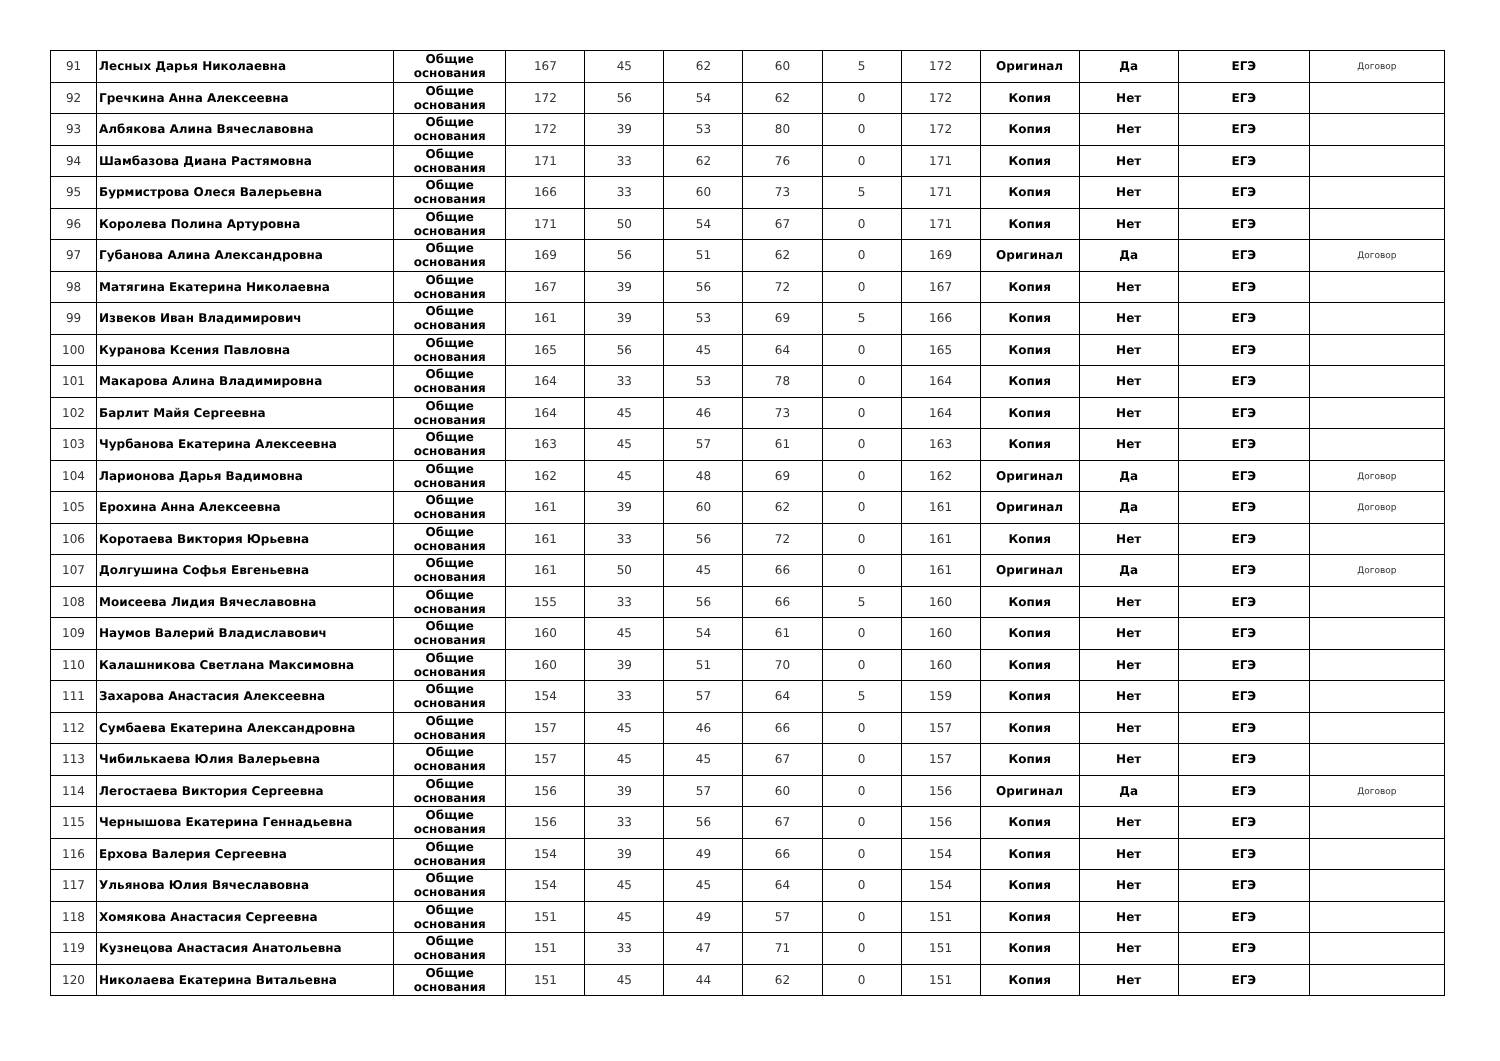| 91 | Лесных Дарья Николаевна | Общие основания | 167 | 45 | 62 | 60 | 5 | 172 | Оригинал | Да | ЕГЭ | Договор |
| 92 | Гречкина Анна Алексеевна | Общие основания | 172 | 56 | 54 | 62 | 0 | 172 | Копия | Нет | ЕГЭ | |
| 93 | Албякова Алина Вячеславовна | Общие основания | 172 | 39 | 53 | 80 | 0 | 172 | Копия | Нет | ЕГЭ | |
| 94 | Шамбазова Диана Растямовна | Общие основания | 171 | 33 | 62 | 76 | 0 | 171 | Копия | Нет | ЕГЭ | |
| 95 | Бурмистрова Олеся Валерьевна | Общие основания | 166 | 33 | 60 | 73 | 5 | 171 | Копия | Нет | ЕГЭ | |
| 96 | Королева Полина Артуровна | Общие основания | 171 | 50 | 54 | 67 | 0 | 171 | Копия | Нет | ЕГЭ | |
| 97 | Губанова Алина Александровна | Общие основания | 169 | 56 | 51 | 62 | 0 | 169 | Оригинал | Да | ЕГЭ | Договор |
| 98 | Матягина Екатерина Николаевна | Общие основания | 167 | 39 | 56 | 72 | 0 | 167 | Копия | Нет | ЕГЭ | |
| 99 | Извеков Иван Владимирович | Общие основания | 161 | 39 | 53 | 69 | 5 | 166 | Копия | Нет | ЕГЭ | |
| 100 | Куранова Ксения Павловна | Общие основания | 165 | 56 | 45 | 64 | 0 | 165 | Копия | Нет | ЕГЭ | |
| 101 | Макарова Алина Владимировна | Общие основания | 164 | 33 | 53 | 78 | 0 | 164 | Копия | Нет | ЕГЭ | |
| 102 | Барлит Майя Сергеевна | Общие основания | 164 | 45 | 46 | 73 | 0 | 164 | Копия | Нет | ЕГЭ | |
| 103 | Чурбанова Екатерина Алексеевна | Общие основания | 163 | 45 | 57 | 61 | 0 | 163 | Копия | Нет | ЕГЭ | |
| 104 | Ларионова Дарья Вадимовна | Общие основания | 162 | 45 | 48 | 69 | 0 | 162 | Оригинал | Да | ЕГЭ | Договор |
| 105 | Ерохина Анна Алексеевна | Общие основания | 161 | 39 | 60 | 62 | 0 | 161 | Оригинал | Да | ЕГЭ | Договор |
| 106 | Коротаева Виктория Юрьевна | Общие основания | 161 | 33 | 56 | 72 | 0 | 161 | Копия | Нет | ЕГЭ | |
| 107 | Долгушина Софья Евгеньевна | Общие основания | 161 | 50 | 45 | 66 | 0 | 161 | Оригинал | Да | ЕГЭ | Договор |
| 108 | Моисеева Лидия Вячеславовна | Общие основания | 155 | 33 | 56 | 66 | 5 | 160 | Копия | Нет | ЕГЭ | |
| 109 | Наумов Валерий Владиславович | Общие основания | 160 | 45 | 54 | 61 | 0 | 160 | Копия | Нет | ЕГЭ | |
| 110 | Калашникова Светлана Максимовна | Общие основания | 160 | 39 | 51 | 70 | 0 | 160 | Копия | Нет | ЕГЭ | |
| 111 | Захарова Анастасия Алексеевна | Общие основания | 154 | 33 | 57 | 64 | 5 | 159 | Копия | Нет | ЕГЭ | |
| 112 | Сумбаева Екатерина Александровна | Общие основания | 157 | 45 | 46 | 66 | 0 | 157 | Копия | Нет | ЕГЭ | |
| 113 | Чибилькаева Юлия Валерьевна | Общие основания | 157 | 45 | 45 | 67 | 0 | 157 | Копия | Нет | ЕГЭ | |
| 114 | Легостаева Виктория Сергеевна | Общие основания | 156 | 39 | 57 | 60 | 0 | 156 | Оригинал | Да | ЕГЭ | Договор |
| 115 | Чернышова Екатерина Геннадьевна | Общие основания | 156 | 33 | 56 | 67 | 0 | 156 | Копия | Нет | ЕГЭ | |
| 116 | Ерхова Валерия Сергеевна | Общие основания | 154 | 39 | 49 | 66 | 0 | 154 | Копия | Нет | ЕГЭ | |
| 117 | Ульянова Юлия Вячеславовна | Общие основания | 154 | 45 | 45 | 64 | 0 | 154 | Копия | Нет | ЕГЭ | |
| 118 | Хомякова Анастасия Сергеевна | Общие основания | 151 | 45 | 49 | 57 | 0 | 151 | Копия | Нет | ЕГЭ | |
| 119 | Кузнецова Анастасия Анатольевна | Общие основания | 151 | 33 | 47 | 71 | 0 | 151 | Копия | Нет | ЕГЭ | |
| 120 | Николаева Екатерина Витальевна | Общие основания | 151 | 45 | 44 | 62 | 0 | 151 | Копия | Нет | ЕГЭ | |